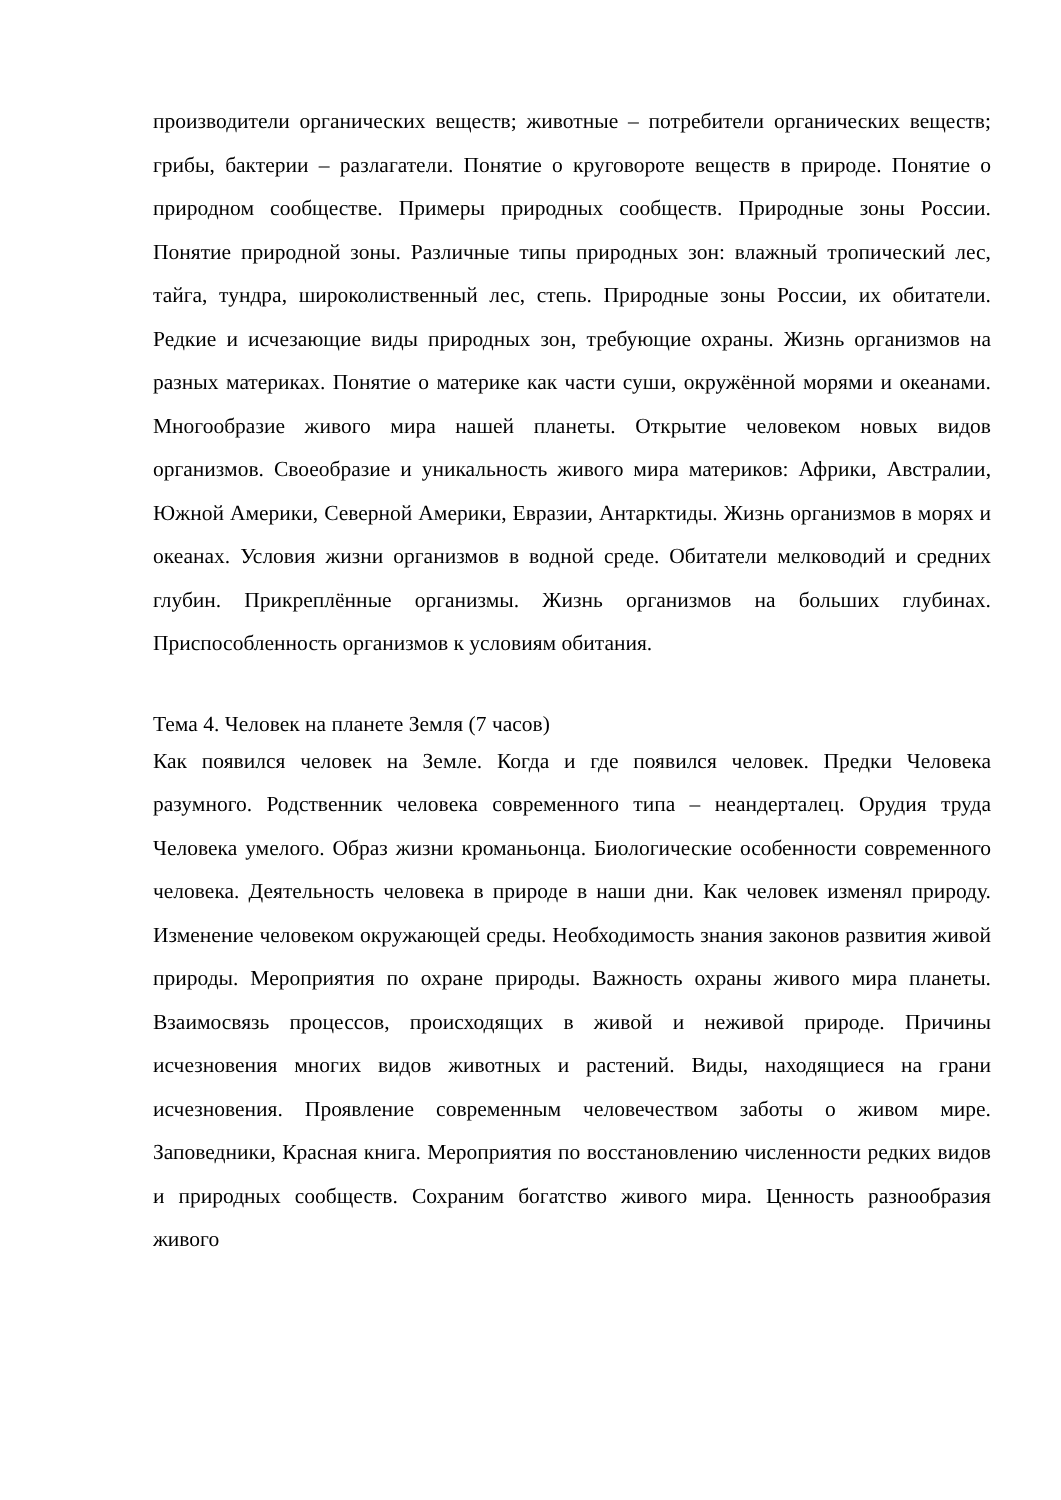производители органических веществ; животные – потребители органических веществ; грибы, бактерии – разлагатели. Понятие о круговороте веществ в природе. Понятие о природном сообществе. Примеры природных сообществ. Природные зоны России. Понятие природной зоны. Различные типы природных зон: влажный тропический лес, тайга, тундра, широколиственный лес, степь. Природные зоны России, их обитатели. Редкие и исчезающие виды природных зон, требующие охраны. Жизнь организмов на разных материках. Понятие о материке как части суши, окружённой морями и океанами. Многообразие живого мира нашей планеты. Открытие человеком новых видов организмов. Своеобразие и уникальность живого мира материков: Африки, Австралии, Южной Америки, Северной Америки, Евразии, Антарктиды. Жизнь организмов в морях и океанах. Условия жизни организмов в водной среде. Обитатели мелководий и средних глубин. Прикреплённые организмы. Жизнь организмов на больших глубинах. Приспособленность организмов к условиям обитания.
Тема 4. Человек на планете Земля (7 часов)
Как появился человек на Земле. Когда и где появился человек. Предки Человека разумного. Родственник человека современного типа – неандерталец. Орудия труда Человека умелого. Образ жизни кроманьонца. Биологические особенности современного человека. Деятельность человека в природе в наши дни. Как человек изменял природу. Изменение человеком окружающей среды. Необходимость знания законов развития живой природы. Мероприятия по охране природы. Важность охраны живого мира планеты. Взаимосвязь процессов, происходящих в живой и неживой природе. Причины исчезновения многих видов животных и растений. Виды, находящиеся на грани исчезновения. Проявление современным человечеством заботы о живом мире. Заповедники, Красная книга. Мероприятия по восстановлению численности редких видов и природных сообществ. Сохраним богатство живого мира. Ценность разнообразия живого